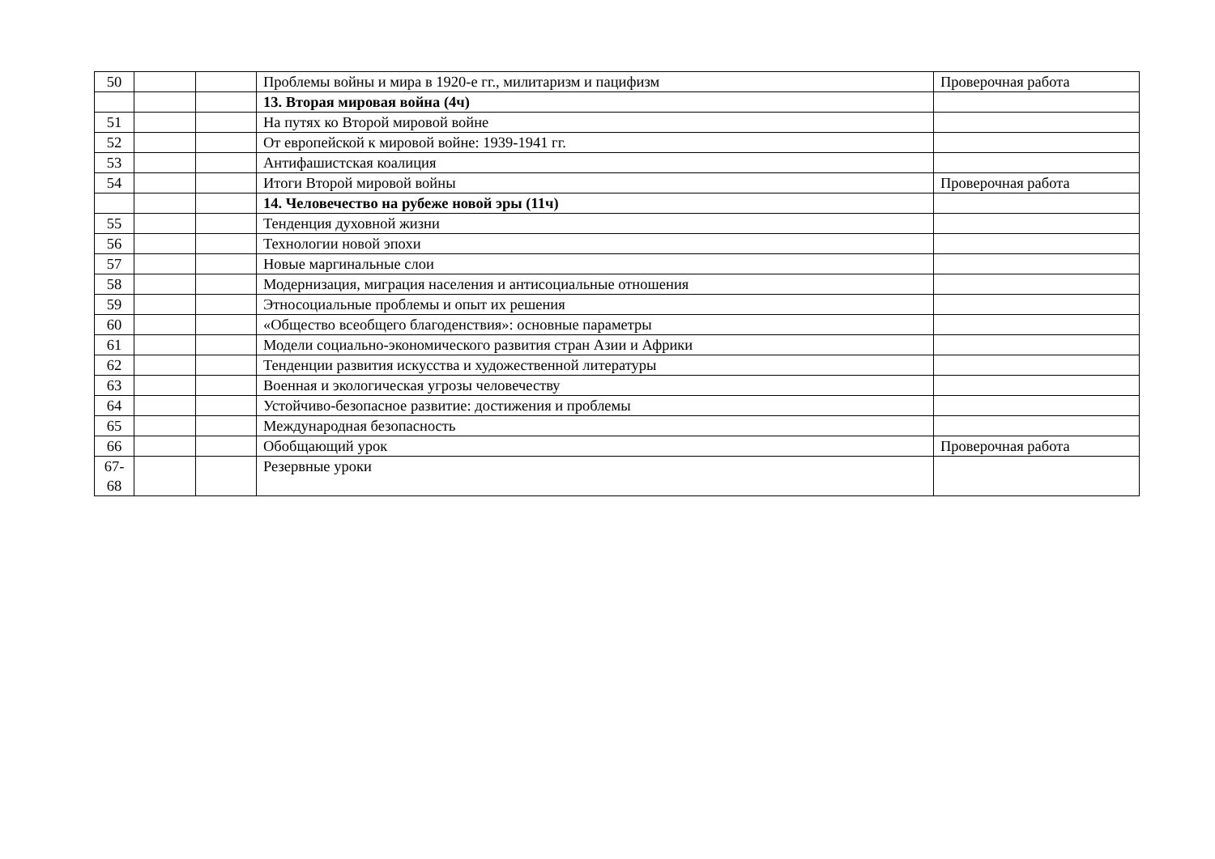| 50 | | | Проблемы войны и мира в 1920-е гг., милитаризм и пацифизм | Проверочная работа |
| | | | 13. Вторая мировая война (4ч) | |
| 51 | | | На путях ко Второй мировой войне | |
| 52 | | | От европейской к мировой войне: 1939-1941 гг. | |
| 53 | | | Антифашистская коалиция | |
| 54 | | | Итоги Второй мировой войны | Проверочная работа |
| | | | 14. Человечество на рубеже новой эры (11ч) | |
| 55 | | | Тенденция духовной жизни | |
| 56 | | | Технологии новой эпохи | |
| 57 | | | Новые маргинальные слои | |
| 58 | | | Модернизация, миграция населения и антисоциальные отношения | |
| 59 | | | Этносоциальные проблемы и опыт их решения | |
| 60 | | | «Общество всеобщего благоденствия»: основные параметры | |
| 61 | | | Модели социально-экономического развития стран Азии и Африки | |
| 62 | | | Тенденции развития искусства и художественной литературы | |
| 63 | | | Военная и экологическая угрозы человечеству | |
| 64 | | | Устойчиво-безопасное развитие: достижения и проблемы | |
| 65 | | | Международная безопасность | |
| 66 | | | Обобщающий урок | Проверочная работа |
| 67- 68 | | | Резервные уроки | |